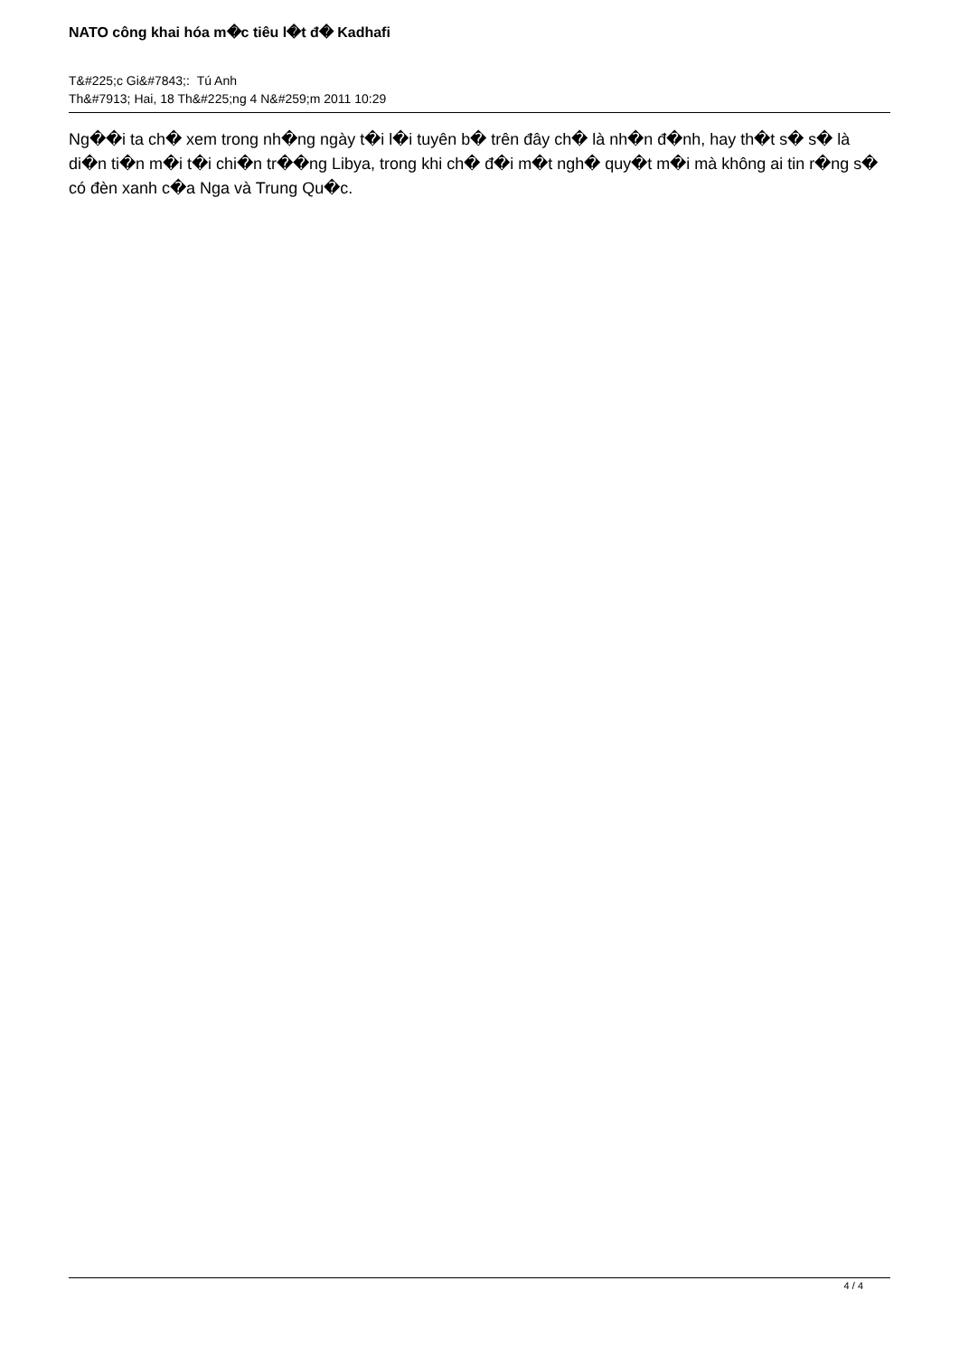NATO công khai hóa m�c tiêu l�t đ� Kadhafi
T&#225;c Gi&#7843;: Tú Anh
Th&#7913; Hai, 18 Th&#225;ng 4 N&#259;m 2011 10:29
Ng��i ta ch� xem trong nh�ng ngày t�i l�i tuyên b� trên đây ch� là nh�n đ�nh, hay th�t s� s� là di�n ti�n m�i t�i chi�n tr��ng Libya, trong khi ch� đ�i m�t ngh� quy�t m�i mà không ai tin r�ng s� có đèn xanh c�a Nga và Trung Qu�c.
4 / 4